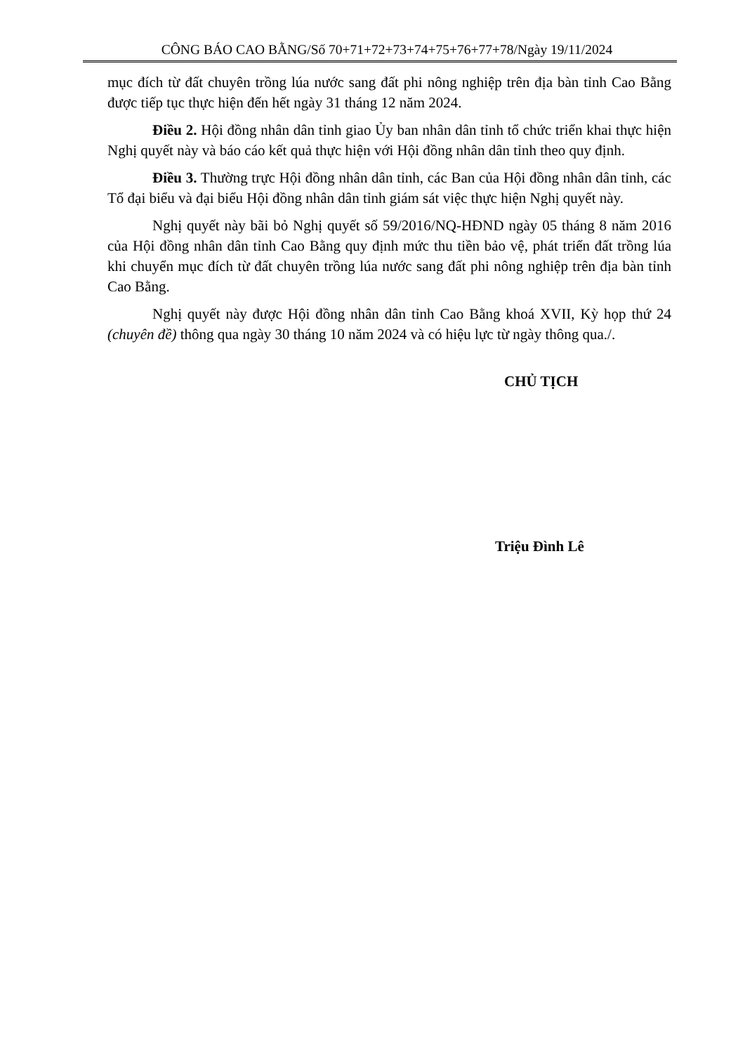CÔNG BÁO CAO BẰNG/Số 70+71+72+73+74+75+76+77+78/Ngày 19/11/2024
mục đích từ đất chuyên trồng lúa nước sang đất phi nông nghiệp trên địa bàn tỉnh Cao Bằng được tiếp tục thực hiện đến hết ngày 31 tháng 12 năm 2024.
Điều 2. Hội đồng nhân dân tỉnh giao Ủy ban nhân dân tỉnh tổ chức triển khai thực hiện Nghị quyết này và báo cáo kết quả thực hiện với Hội đồng nhân dân tỉnh theo quy định.
Điều 3. Thường trực Hội đồng nhân dân tỉnh, các Ban của Hội đồng nhân dân tỉnh, các Tổ đại biểu và đại biểu Hội đồng nhân dân tỉnh giám sát việc thực hiện Nghị quyết này.
Nghị quyết này bãi bỏ Nghị quyết số 59/2016/NQ-HĐND ngày 05 tháng 8 năm 2016 của Hội đồng nhân dân tỉnh Cao Bằng quy định mức thu tiền bảo vệ, phát triển đất trồng lúa khi chuyển mục đích từ đất chuyên trồng lúa nước sang đất phi nông nghiệp trên địa bàn tỉnh Cao Bằng.
Nghị quyết này được Hội đồng nhân dân tỉnh Cao Bằng khoá XVII, Kỳ họp thứ 24 (chuyên đề) thông qua ngày 30 tháng 10 năm 2024 và có hiệu lực từ ngày thông qua./.
CHỦ TỊCH
Triệu Đình Lê